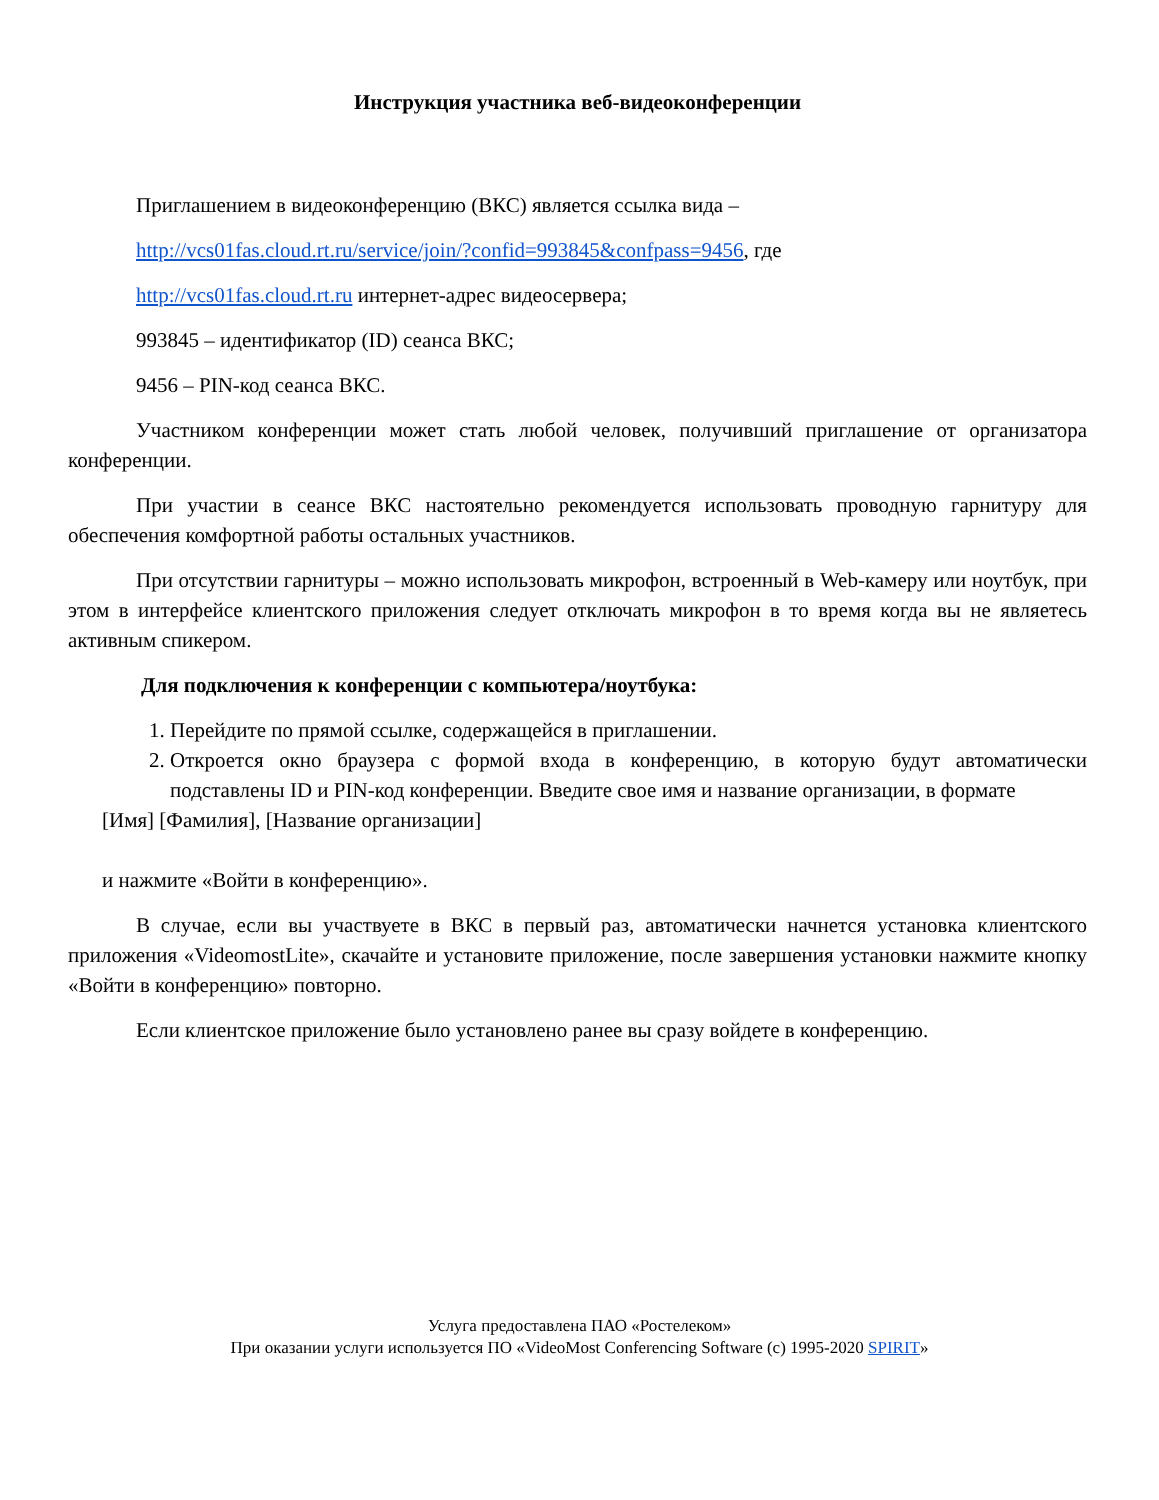Инструкция участника веб-видеоконференции
Приглашением в видеоконференцию (ВКС) является ссылка вида –
http://vcs01fas.cloud.rt.ru/service/join/?confid=993845&confpass=9456, где
http://vcs01fas.cloud.rt.ru интернет-адрес видеосервера;
993845 – идентификатор (ID) сеанса ВКС;
9456 – PIN-код сеанса ВКС.
Участником конференции может стать любой человек, получивший приглашение от организатора конференции.
При участии в сеансе ВКС настоятельно рекомендуется использовать проводную гарнитуру для обеспечения комфортной работы остальных участников.
При отсутствии гарнитуры – можно использовать микрофон, встроенный в Web-камеру или ноутбук, при этом в интерфейсе клиентского приложения следует отключать микрофон в то время когда вы не являетесь активным спикером.
Для подключения к конференции с компьютера/ноутбука:
1. Перейдите по прямой ссылке, содержащейся в приглашении.
2. Откроется окно браузера с формой входа в конференцию, в которую будут автоматически подставлены ID и PIN-код конференции. Введите свое имя и название организации, в формате
[Имя] [Фамилия], [Название организации]
и нажмите «Войти в конференцию».
В случае, если вы участвуете в ВКС в первый раз, автоматически начнется установка клиентского приложения «VideomostLite», скачайте и установите приложение, после завершения установки нажмите кнопку «Войти в конференцию» повторно.
Если клиентское приложение было установлено ранее вы сразу войдете в конференцию.
Услуга предоставлена ПАО «Ростелеком»
При оказании услуги используется ПО «VideoMost Conferencing Software (c) 1995-2020 SPIRIT»